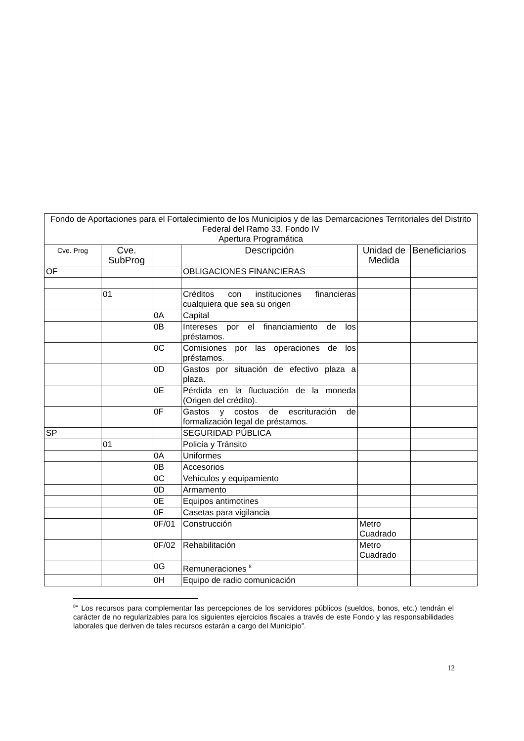| Fondo de Aportaciones para el Fortalecimiento de los Municipios y de las Demarcaciones Territoriales del Distrito Federal del Ramo 33. Fondo IV Apertura Programática | | | | | |
| --- | --- | --- | --- | --- | --- |
| Cve. Prog | Cve. SubProg | | Descripción | Unidad de Medida | Beneficiarios |
| OF | | | OBLIGACIONES FINANCIERAS | | |
| | 01 | | Créditos con instituciones financieras cualquiera que sea su origen | | |
| | | 0A | Capital | | |
| | | 0B | Intereses por el financiamiento de los préstamos. | | |
| | | 0C | Comisiones por las operaciones de los préstamos. | | |
| | | 0D | Gastos por situación de efectivo plaza a plaza. | | |
| | | 0E | Pérdida en la fluctuación de la moneda (Origen del crédito). | | |
| | | 0F | Gastos y costos de escrituración de formalización legal de préstamos. | | |
| SP | | | SEGURIDAD PÚBLICA | | |
| | 01 | | Policía y Tránsito | | |
| | | 0A | Uniformes | | |
| | | 0B | Accesorios | | |
| | | 0C | Vehículos y equipamiento | | |
| | | 0D | Armamento | | |
| | | 0E | Equipos antimotines | | |
| | | 0F | Casetas para vigilancia | | |
| | | 0F/01 | Construcción | Metro Cuadrado | |
| | | 0F/02 | Rehabilitación | Metro Cuadrado | |
| | | 0G | Remuneraciones <sup>8</sup> | | |
| | | 0H | Equipo de radio comunicación | | |
<sup>8</sup> " Los recursos para complementar las percepciones de los servidores públicos (sueldos, bonos, etc.) tendrán el carácter de no regularizables para los siguientes ejercicios fiscales a través de este Fondo y las responsabilidades laborales que deriven de tales recursos estarán a cargo del Municipio”.
12